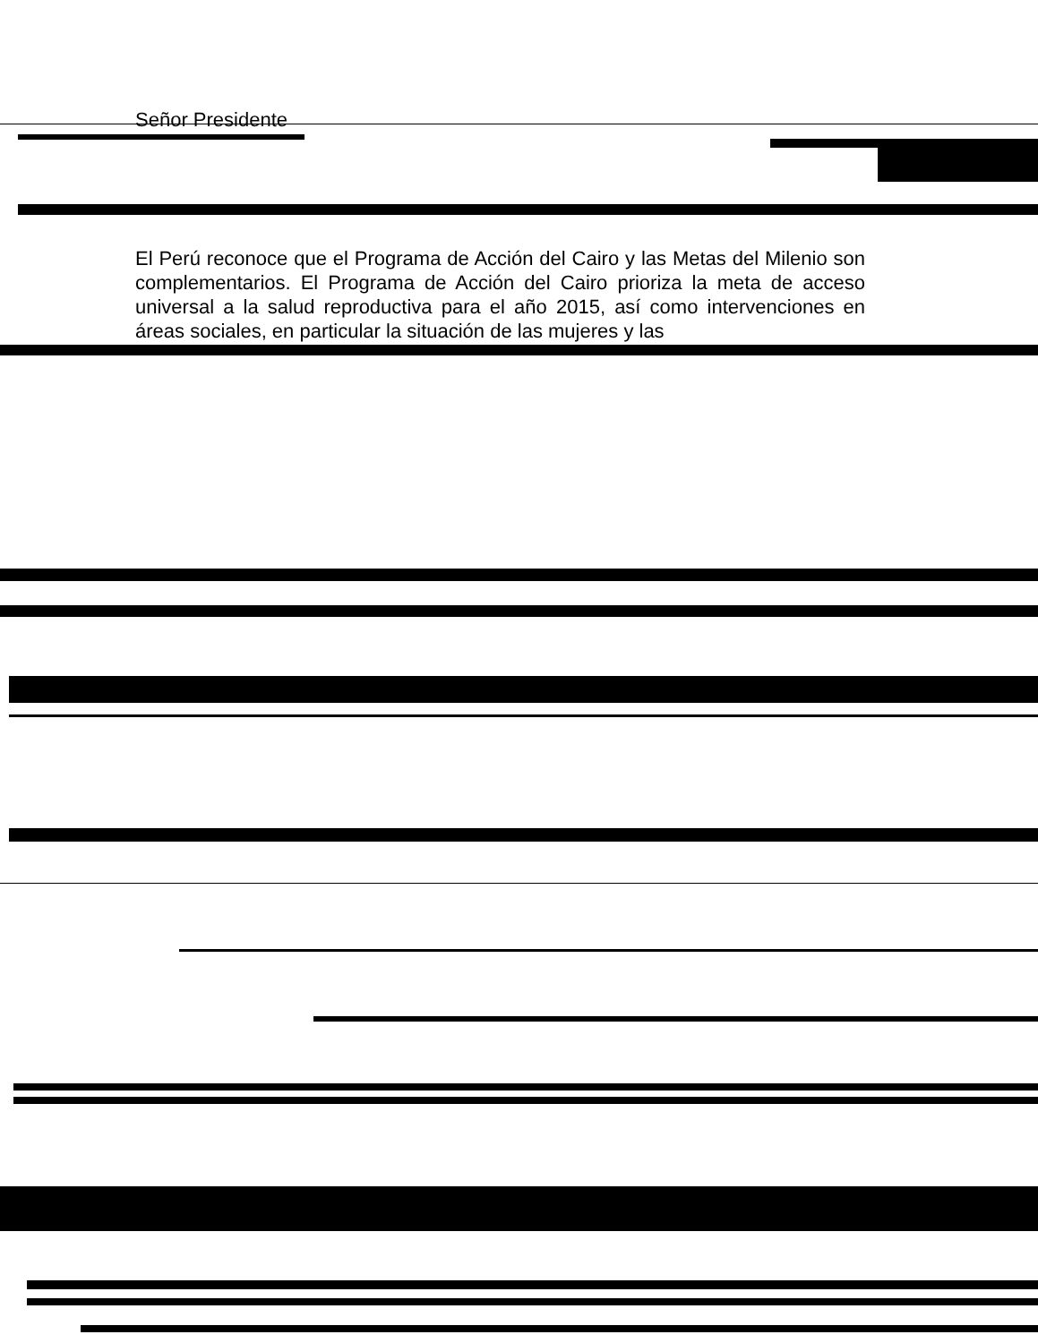Señor Presidente
El Perú reconoce que el Programa de Acción del Cairo y las Metas del Milenio son complementarios. El Programa de Acción del Cairo prioriza la meta de acceso universal a la salud reproductiva para el año 2015, así como intervenciones en áreas sociales, en particular la situación de las mujeres y las